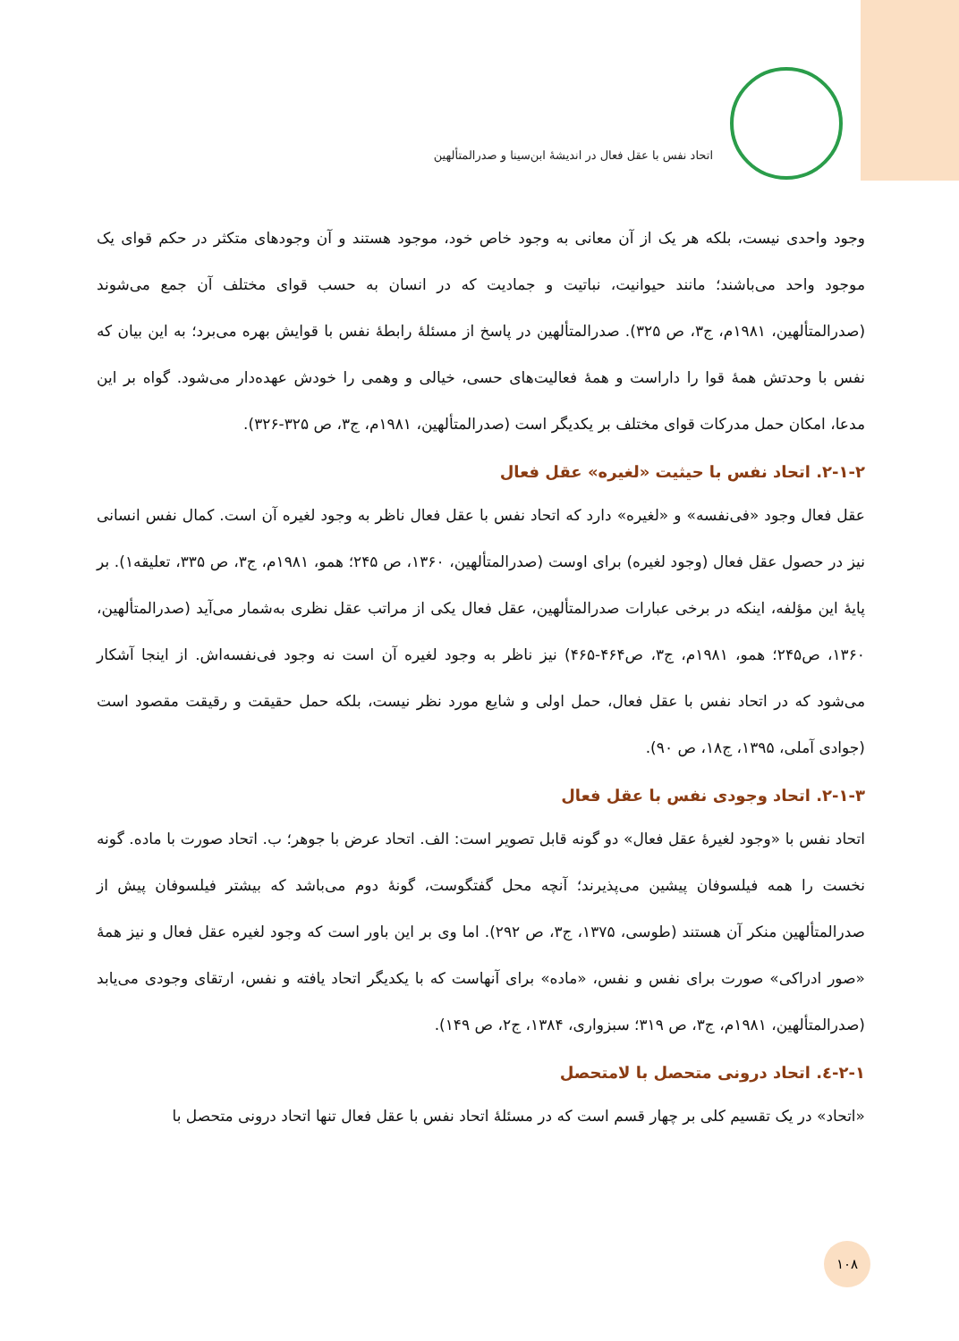اتحاد نفس با عقل فعال در اندیشهٔ ابن‌سینا و صدرالمتألهین
وجود واحدی نیست، بلکه هر یک از آن معانی به وجود خاص خود، موجود هستند و آن وجودهای متکثر در حکم قوای یک موجود واحد می‌باشند؛ مانند حیوانیت، نباتیت و جمادیت که در انسان به حسب قوای مختلف آن جمع می‌شوند (صدرالمتألهین، ۱۹۸۱م، ج۳، ص ۳۲۵). صدرالمتألهین در پاسخ از مسئلهٔ رابطهٔ نفس با قوایش بهره می‌برد؛ به این بیان که نفس با وحدتش همهٔ قوا را داراست و همهٔ فعالیت‌های حسی، خیالی و وهمی را خودش عهده‌دار می‌شود. گواه بر این مدعا، امکان حمل مدرکات قوای مختلف بر یکدیگر است (صدرالمتألهین، ۱۹۸۱م، ج۳، ص ۳۲۵-۳۲۶).
۲-۱-۲. اتحاد نفس با حیثیت «لغیره» عقل فعال
عقل فعال وجود «فی‌نفسه» و «لغیره» دارد که اتحاد نفس با عقل فعال ناظر به وجود لغیره آن است. کمال نفس انسانی نیز در حصول عقل فعال (وجود لغیره) برای اوست (صدرالمتألهین، ۱۳۶۰، ص ۲۴۵؛ همو، ۱۹۸۱م، ج۳، ص ۳۳۵، تعلیقه۱). بر پایهٔ این مؤلفه، اینکه در برخی عبارات صدرالمتألهین، عقل فعال یکی از مراتب عقل نظری به‌شمار می‌آید (صدرالمتألهین، ۱۳۶۰، ص۲۴۵؛ همو، ۱۹۸۱م، ج۳، ص۴۶۴-۴۶۵) نیز ناظر به وجود لغیره آن است نه وجود فی‌نفسه‌اش. از اینجا آشکار می‌شود که در اتحاد نفس با عقل فعال، حمل اولی و شایع مورد نظر نیست، بلکه حمل حقیقت و رقیقت مقصود است (جوادی آملی، ۱۳۹۵، ج۱۸، ص ۹۰).
۲-۱-۳. اتحاد وجودی نفس با عقل فعال
اتحاد نفس با «وجود لغیرهٔ عقل فعال» دو گونه قابل تصویر است: الف. اتحاد عرض با جوهر؛ ب. اتحاد صورت با ماده. گونه نخست را همه فیلسوفان پیشین می‌پذیرند؛ آنچه محل گفتگوست، گونهٔ دوم می‌باشد که بیشتر فیلسوفان پیش از صدرالمتألهین منکر آن هستند (طوسی، ۱۳۷۵، ج۳، ص ۲۹۲). اما وی بر این باور است که وجود لغیره عقل فعال و نیز همهٔ «صور ادراکی» صورت برای نفس و نفس، «ماده» برای آنهاست که با یکدیگر اتحاد یافته و نفس، ارتقای وجودی می‌یابد (صدرالمتألهین، ۱۹۸۱م، ج۳، ص ۳۱۹؛ سبزواری، ۱۳۸۴، ج۲، ص ۱۴۹).
۲-۱-٤. اتحاد درونی متحصل با لامتحصل
«اتحاد» در یک تقسیم کلی بر چهار قسم است که در مسئلهٔ اتحاد نفس با عقل فعال تنها اتحاد درونی متحصل با
۱۰۸